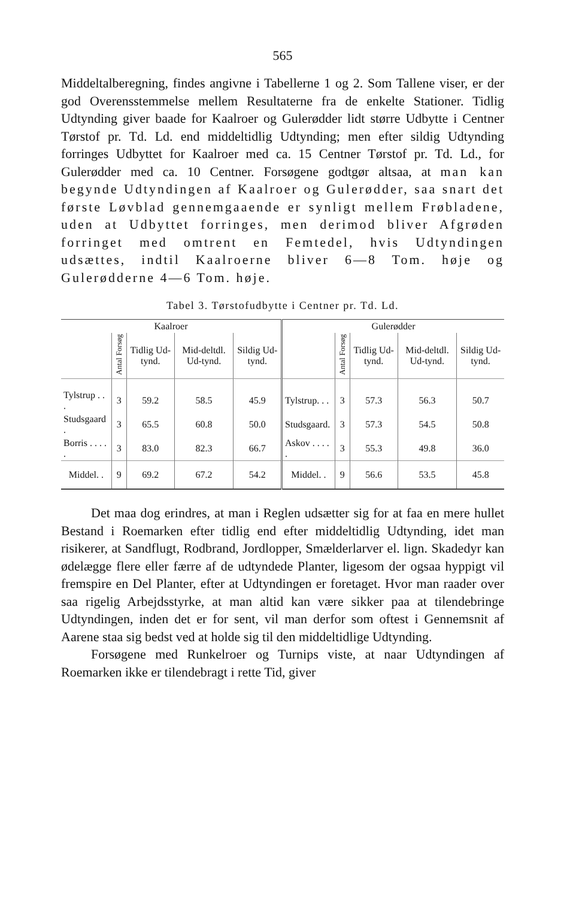565
Middeltalberegning, findes angivne i Tabellerne 1 og 2. Som Tallene viser, er der god Overensstemmelse mellem Resultaterne fra de enkelte Stationer. Tidlig Udtynding giver baade for Kaalroer og Gulerødder lidt større Udbytte i Centner Tørstof pr. Td. Ld. end middeltidlig Udtynding; men efter sildig Udtynding forringes Udbyttet for Kaalroer med ca. 15 Centner Tørstof pr. Td. Ld., for Gulerødder med ca. 10 Centner. Forsøgene godtgør altsaa, at man kan begynde Udtyndingen af Kaalroer og Gulerødder, saa snart det første Løvblad gennemgaaende er synligt mellem Frøbladene, uden at Udbyttet forringes, men derimod bliver Afgrøden forringet med omtrent en Femtedel, hvis Udtyndingen udsættes, indtil Kaalroerne bliver 6—8 Tom. høje og Gulerødderne 4—6 Tom. høje.
Tabel 3. Tørstofudbytte i Centner pr. Td. Ld.
| Kaalroer | | | | | Gulerødder | | | | |
| | Antal Forsøg | Tidlig Ud-tynd. | Mid-deltdl. Ud-tynd. | Sildig Ud-tynd. | | Antal Forsøg | Tidlig Ud-tynd. | Mid-deltdl. Ud-tynd. | Sildig Ud-tynd. |
| Tylstrup . . . | 3 | 59.2 | 58.5 | 45.9 | Tylstrup. . . | 3 | 57.3 | 56.3 | 50.7 |
| Studsgaard . | 3 | 65.5 | 60.8 | 50.0 | Studsgaard. | 3 | 57.3 | 54.5 | 50.8 |
| Borris . . . . . | 3 | 83.0 | 82.3 | 66.7 | Askov . . . . . | 3 | 55.3 | 49.8 | 36.0 |
| Middel. . | 9 | 69.2 | 67.2 | 54.2 | Middel. . | 9 | 56.6 | 53.5 | 45.8 |
Det maa dog erindres, at man i Reglen udsætter sig for at faa en mere hullet Bestand i Roemarken efter tidlig end efter middeltidlig Udtynding, idet man risikerer, at Sandflugt, Rodbrand, Jordlopper, Smælderlarver el. lign. Skadedyr kan ødelægge flere eller færre af de udtyndede Planter, ligesom der ogsaa hyppigt vil fremspire en Del Planter, efter at Udtyndingen er foretaget. Hvor man raader over saa rigelig Arbejdsstyrke, at man altid kan være sikker paa at tilendebringe Udtyndingen, inden det er for sent, vil man derfor som oftest i Gennemsnit af Aarene staa sig bedst ved at holde sig til den middeltidlige Udtynding.
Forsøgene med Runkelroer og Turnips viste, at naar Udtyndingen af Roemarken ikke er tilendebragt i rette Tid, giver